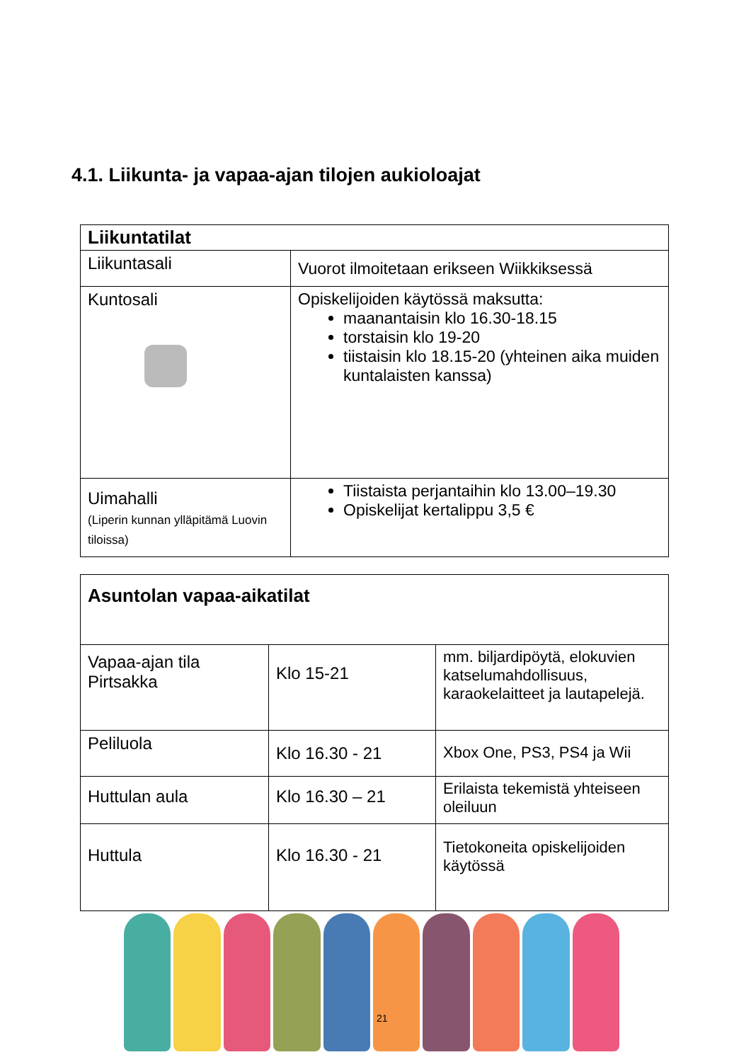4.1. Liikunta- ja vapaa-ajan tilojen aukioloajat
| Liikuntatilat | |
| Liikuntasali | Vuorot ilmoitetaan erikseen Wiikkiksessä |
| Kuntosali | Opiskelijoiden käytössä maksutta: maanantaisin klo 16.30-18.15 torstaisin klo 19-20 tiistaisin klo 18.15-20 (yhteinen aika muiden kuntalaisten kanssa) |
| Uimahalli (Liperin kunnan ylläpitämä Luovin tiloissa) | Tiistaista perjantaihin klo 13.00–19.30 Opiskelijat kertalippu 3,5 € |
| Asuntolan vapaa-aikatilat | | |
| Vapaa-ajan tila Pirtsakka | Klo 15-21 | mm. biljardipöytä, elokuvien katselumahdollisuus, karaokelaitteet ja lautapelejä. |
| Peliluola | Klo 16.30 - 21 | Xbox One, PS3, PS4 ja Wii |
| Huttulan aula | Klo 16.30 – 21 | Erilaista tekemistä yhteiseen oleiluun |
| Huttula | Klo 16.30 - 21 | Tietokoneita opiskelijoiden käytössä |
21